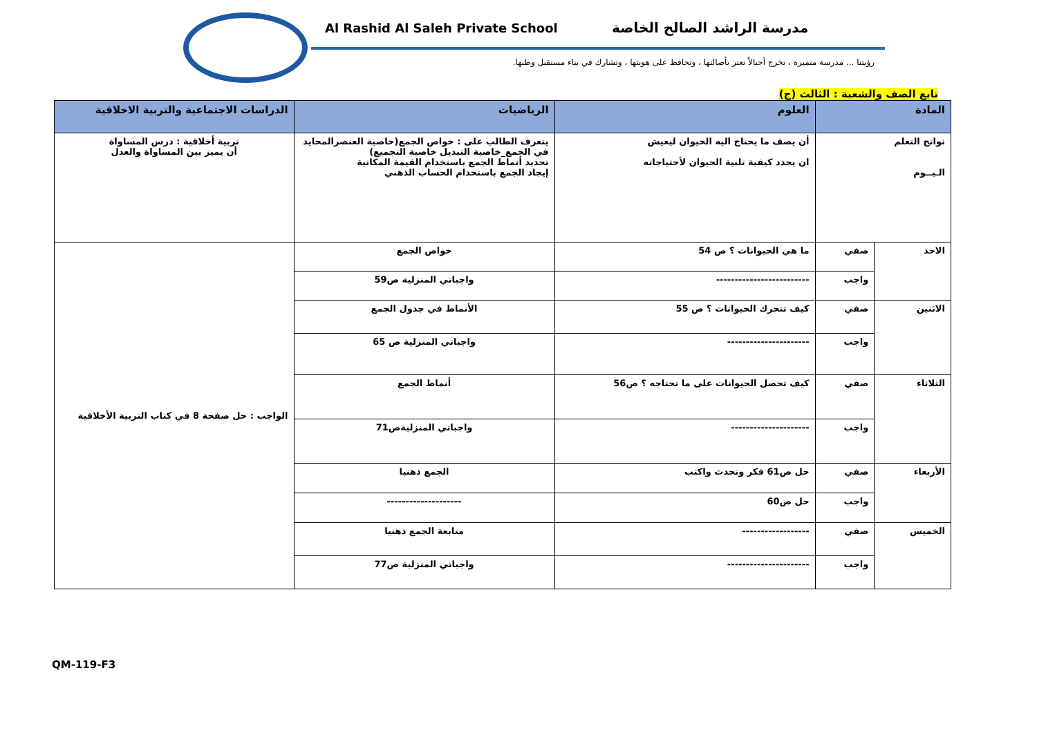Al Rashid Al Saleh Private School
مدرسة الراشد الصالح الخاصة
رؤيتنا ... مدرسة متميزة ، تخرج أجيالاً تعتز بأصالتها ، وتحافظ على هويتها ، وتشارك في بناء مستقبل وطنها.
تابع الصف والشعبة : الثالث (ج)
| المادة | | العلوم | الرياضيات | الدراسات الاجتماعية والتربية الاخلاقية |
| --- | --- | --- | --- | --- |
| نواتج التعلم الـيــوم | | أن يصف ما يحتاج اليه الحيوان ليعيش ان يحدد كيفية تلبية الحيوان لأحتياجاته | يتعرف الطالب على : خواص الجمع(خاصية العنصرالمحايد في الجمع_خاصية التبديل خاصية التجميع) تحديد أنماط الجمع باستخدام القيمة المكانية إيجاد الجمع باستخدام الحساب الذهني | تربية أخلاقية : درس المساواة أن يميز بين المساواة والعدل |
| الاحد | صفي | ما هي الحيوانات ؟ ص 54 | خواص الجمع | الواجب : حل صفحة 8 في كتاب التربية الأخلاقية |
| | واجب | ------------------------- | واجباتي المنزلية ص59 | |
| الاثنين | صفي | كيف تتحرك الحيوانات ؟ ص 55 | الأنماط في جدول الجمع | |
| | واجب | ---------------------- | واجباتي المنزلية ص 65 | |
| الثلاثاء | صفي | كيف تحصل الحيوانات على ما تحتاجه ؟ ص56 | أنماط الجمع | |
| | واجب | --------------------- | واجباتي المنزليةص71 | |
| الأربعاء | صفي | حل ص61 فكر وتحدث واكتب | الجمع ذهنيا | |
| | واجب | حل ص60 | -------------------- | |
| الخميس | صفي | ------------------ | متابعة الجمع ذهنيا | |
| | واجب | ---------------------- | واجباتي المنزلية ص77 | |
QM-119-F3